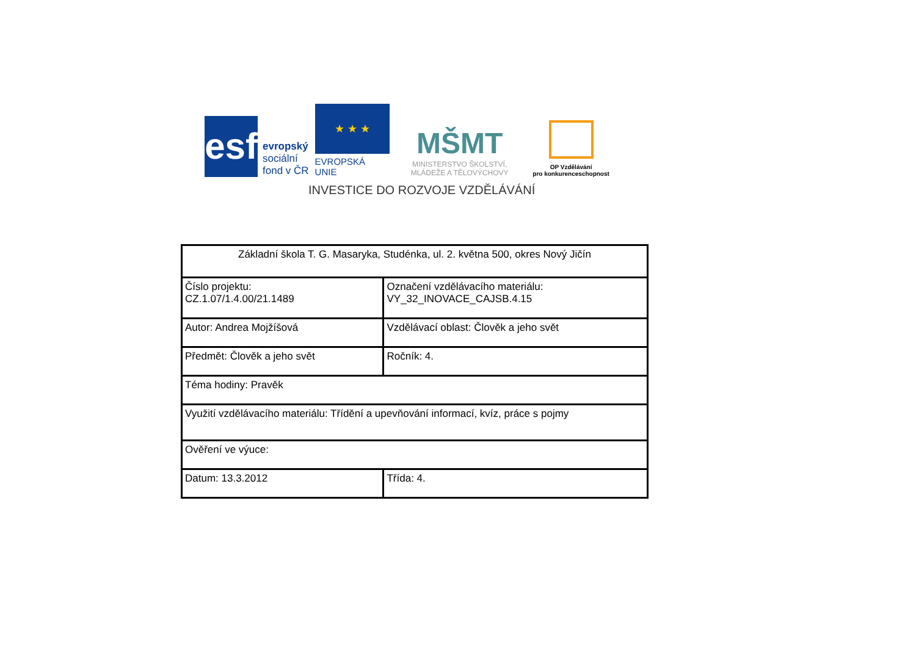esf
evropský
sociální
fond v ČR
★ ★ ★
EVROPSKÁ UNIE
MŠMT
MINISTERSTVO ŠKOLSTVÍ,
MLÁDEŽE A TĚLOVÝCHOVY
OP Vzdělávání
pro konkurenceschopnost
INVESTICE DO ROZVOJE VZDĚLÁVÁNÍ
| Základní škola T. G. Masaryka, Studénka, ul. 2. května 500, okres Nový Jičín | |
| Číslo projektu: CZ.1.07/1.4.00/21.1489 | Označení vzdělávacího materiálu: VY_32_INOVACE_CAJSB.4.15 |
| Autor: Andrea Mojžíšová | Vzdělávací oblast: Člověk a jeho svět |
| Předmět: Člověk a jeho svět | Ročník: 4. |
| Téma hodiny: Pravěk | |
| Využití vzdělávacího materiálu: Třídění a upevňování informací, kvíz, práce s pojmy | |
| Ověření ve výuce: | |
| Datum: 13.3.2012 | Třída: 4. |